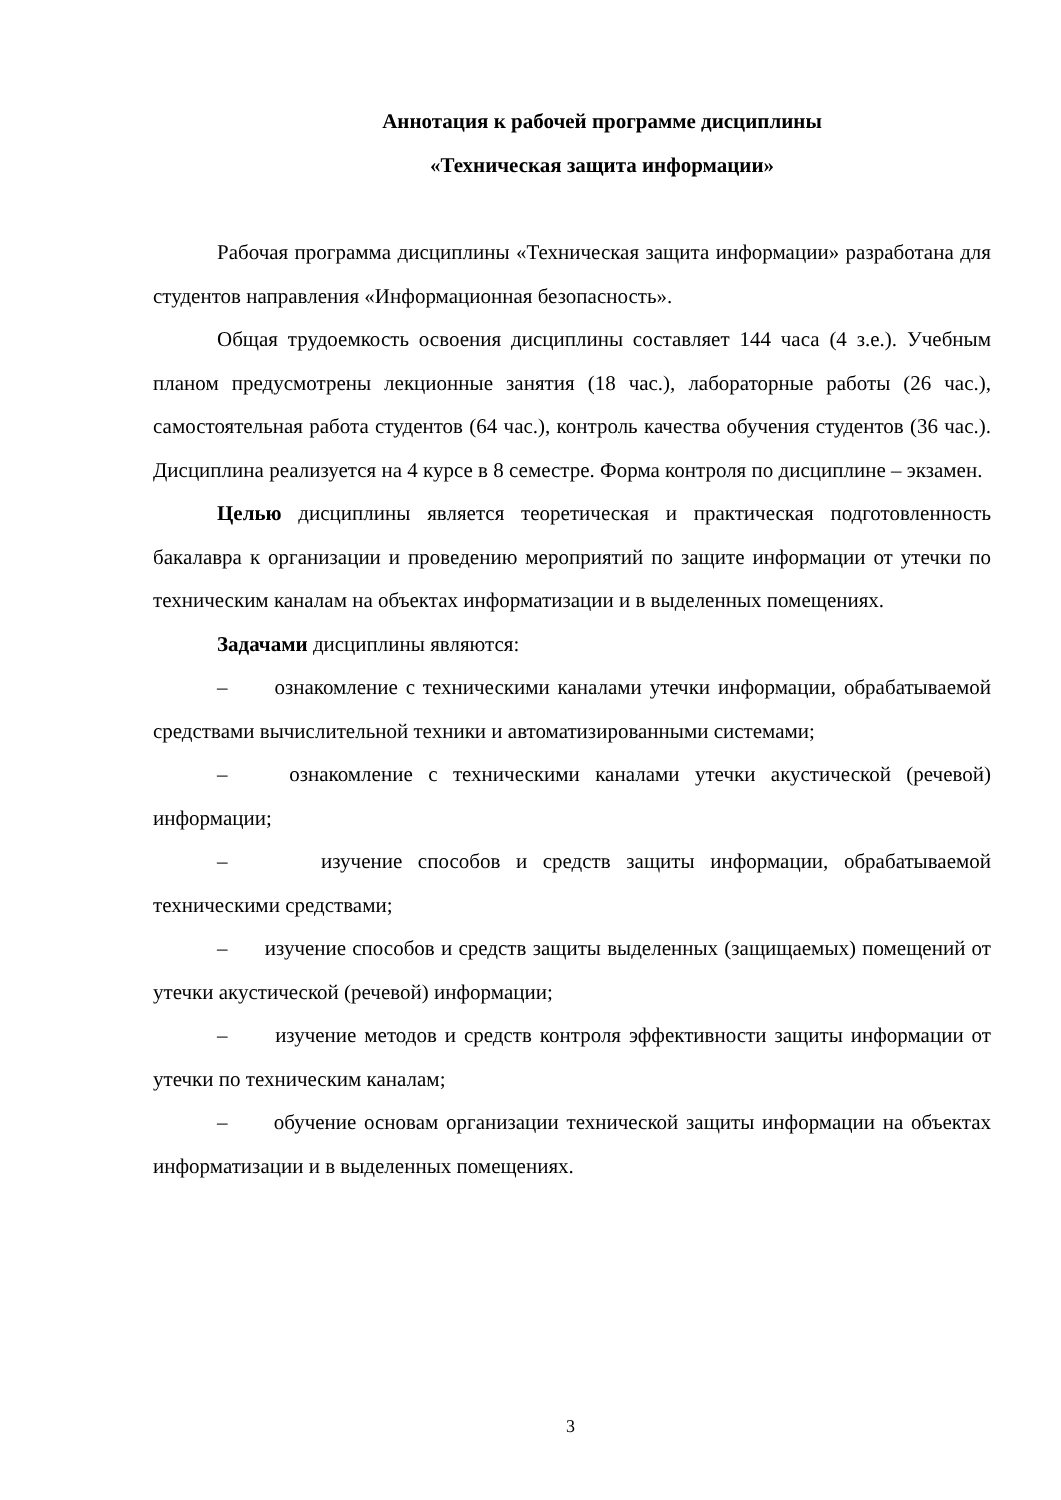Аннотация к рабочей программе дисциплины
«Техническая защита информации»
Рабочая программа дисциплины «Техническая защита информации» разработана для студентов направления «Информационная безопасность».
Общая трудоемкость освоения дисциплины составляет 144 часа (4 з.е.). Учебным планом предусмотрены лекционные занятия (18 час.), лабораторные работы (26 час.), самостоятельная работа студентов (64 час.), контроль качества обучения студентов (36 час.). Дисциплина реализуется на 4 курсе в 8 семестре. Форма контроля по дисциплине – экзамен.
Целью дисциплины является теоретическая и практическая подготовленность бакалавра к организации и проведению мероприятий по защите информации от утечки по техническим каналам на объектах информатизации и в выделенных помещениях.
Задачами дисциплины являются:
– ознакомление с техническими каналами утечки информации, обрабатываемой средствами вычислительной техники и автоматизированными системами;
– ознакомление с техническими каналами утечки акустической (речевой) информации;
– изучение способов и средств защиты информации, обрабатываемой техническими средствами;
– изучение способов и средств защиты выделенных (защищаемых) помещений от утечки акустической (речевой) информации;
– изучение методов и средств контроля эффективности защиты информации от утечки по техническим каналам;
– обучение основам организации технической защиты информации на объектах информатизации и в выделенных помещениях.
3